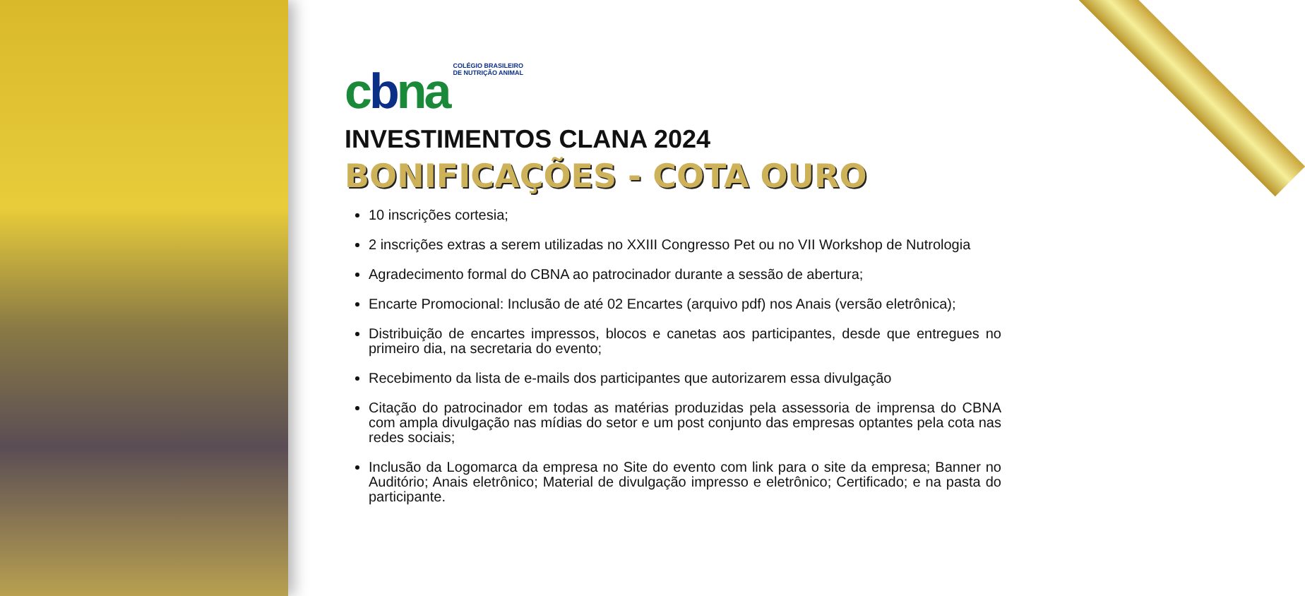cbna
COLÉGIO BRASILEIRO
DE NUTRIÇÃO ANIMAL
INVESTIMENTOS CLANA 2024
BONIFICAÇÕES - COTA OURO
10 inscrições cortesia;
2 inscrições extras a serem utilizadas no XXIII Congresso Pet ou no VII Workshop de Nutrologia
Agradecimento formal do CBNA ao patrocinador durante a sessão de abertura;
Encarte Promocional: Inclusão de até 02 Encartes (arquivo pdf) nos Anais (versão eletrônica);
Distribuição de encartes impressos, blocos e canetas aos participantes, desde que entregues no primeiro dia, na secretaria do evento;
Recebimento da lista de e-mails dos participantes que autorizarem essa divulgação
Citação do patrocinador em todas as matérias produzidas pela assessoria de imprensa do CBNA com ampla divulgação nas mídias do setor e um post conjunto das empresas optantes pela cota nas redes sociais;
Inclusão da Logomarca da empresa no Site do evento com link para o site da empresa; Banner no Auditório; Anais eletrônico; Material de divulgação impresso e eletrônico; Certificado; e na pasta do participante.